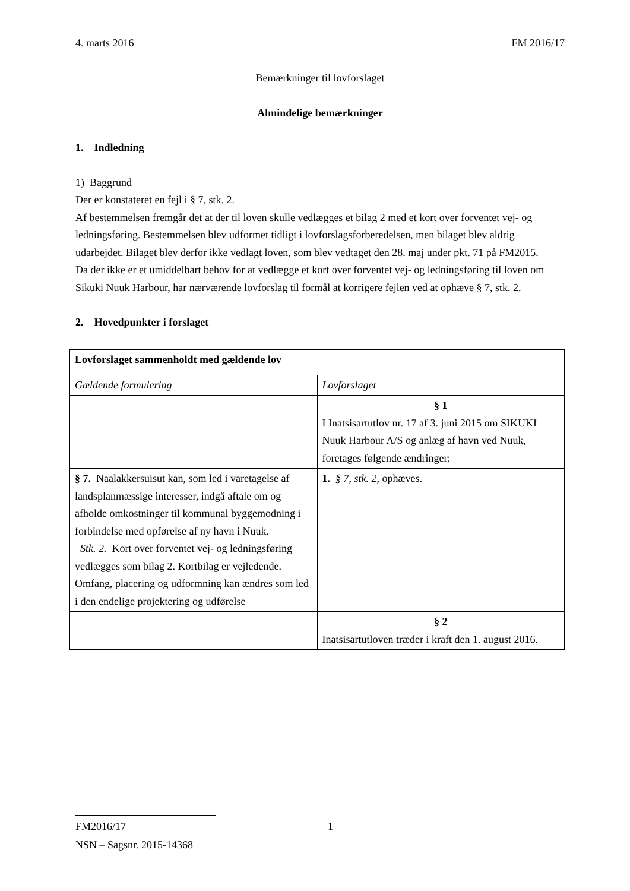4. marts 2016 FM 2016/17
Bemærkninger til lovforslaget
Almindelige bemærkninger
1. Indledning
1) Baggrund
Der er konstateret en fejl i § 7, stk. 2.
Af bestemmelsen fremgår det at der til loven skulle vedlægges et bilag 2 med et kort over forventet vej- og ledningsføring. Bestemmelsen blev udformet tidligt i lovforslagsforberedel­sen, men bilaget blev aldrig udarbejdet. Bilaget blev derfor ikke vedlagt loven, som blev ved­taget den 28. maj under pkt. 71 på FM2015.
Da der ikke er et umiddelbart behov for at vedlægge et kort over forventet vej- og ledningsfø­ring til loven om Sikuki Nuuk Harbour, har nærværende lovforslag til formål at korrigere fej­len ved at ophæve § 7, stk. 2.
2. Hovedpunkter i forslaget
| Lovforslaget sammenholdt med gældende lov | |
| Gældende formulering | Lovforslaget |
| | § 1 I Inatsisartutlov nr. 17 af 3. juni 2015 om SIKUKI Nuuk Harbour A/S og anlæg af havn ved Nuuk, foretages følgende ændringer: |
| § 7. Naalakkersuisut kan, som led i vareta­gelse af landsplanmæssige interesser, indgå aftale om og afholde omkostninger til kom­munal byggemodning i forbindelse med op­førelse af ny havn i Nuuk. Stk. 2. Kort over forventet vej- og lednings­føring vedlægges som bilag 2. Kortbilag er vejledende. Omfang, placering og udform­ning kan ændres som led i den endelige pro­jektering og udførelse | 1. § 7, stk. 2 , ophæves. |
| | § 2 Inatsisartutloven træder i kraft den 1. august 2016. |
FM2016/17 1
NSN – Sagsnr. 2015-14368